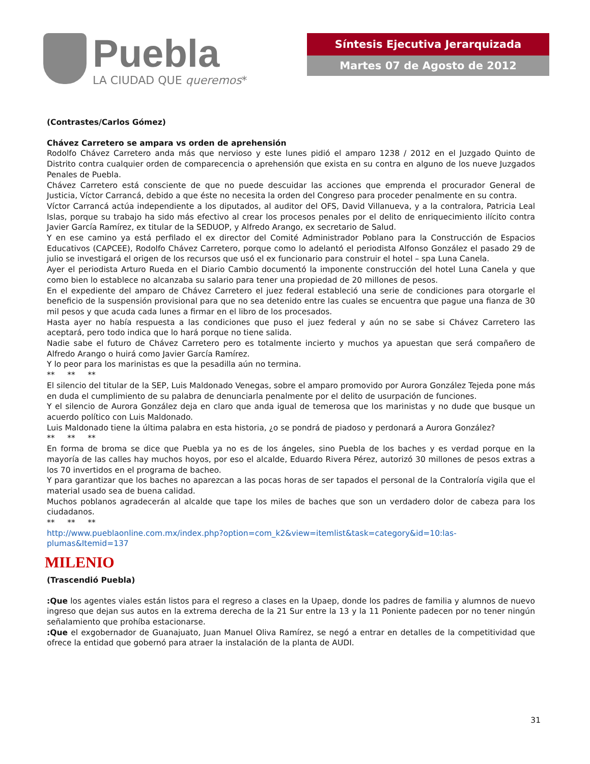Puebla
LA CIUDAD QUE queremos*
Síntesis Ejecutiva Jerarquizada
Martes 07 de Agosto de 2012
(Contrastes/Carlos Gómez)
Chávez Carretero se ampara vs orden de aprehensión
Rodolfo Chávez Carretero anda más que nervioso y este lunes pidió el amparo 1238 / 2012 en el Juzgado Quinto de Distrito contra cualquier orden de comparecencia o aprehensión que exista en su contra en alguno de los nueve Juzgados Penales de Puebla.
Chávez Carretero está consciente de que no puede descuidar las acciones que emprenda el procurador General de Justicia, Víctor Carrancá, debido a que éste no necesita la orden del Congreso para proceder penalmente en su contra.
Víctor Carrancá actúa independiente a los diputados, al auditor del OFS, David Villanueva, y a la contralora, Patricia Leal Islas, porque su trabajo ha sido más efectivo al crear los procesos penales por el delito de enriquecimiento ilícito contra Javier García Ramírez, ex titular de la SEDUOP, y Alfredo Arango, ex secretario de Salud.
Y en ese camino ya está perfilado el ex director del Comité Administrador Poblano para la Construcción de Espacios Educativos (CAPCEE), Rodolfo Chávez Carretero, porque como lo adelantó el periodista Alfonso González el pasado 29 de julio se investigará el origen de los recursos que usó el ex funcionario para construir el hotel – spa Luna Canela.
Ayer el periodista Arturo Rueda en el Diario Cambio documentó la imponente construcción del hotel Luna Canela y que como bien lo establece no alcanzaba su salario para tener una propiedad de 20 millones de pesos.
En el expediente del amparo de Chávez Carretero el juez federal estableció una serie de condiciones para otorgarle el beneficio de la suspensión provisional para que no sea detenido entre las cuales se encuentra que pague una fianza de 30 mil pesos y que acuda cada lunes a firmar en el libro de los procesados.
Hasta ayer no había respuesta a las condiciones que puso el juez federal y aún no se sabe si Chávez Carretero las aceptará, pero todo indica que lo hará porque no tiene salida.
Nadie sabe el futuro de Chávez Carretero pero es totalmente incierto y muchos ya apuestan que será compañero de Alfredo Arango o huirá como Javier García Ramírez.
Y lo peor para los marinistas es que la pesadilla aún no termina.
** ** **
El silencio del titular de la SEP, Luis Maldonado Venegas, sobre el amparo promovido por Aurora González Tejeda pone más en duda el cumplimiento de su palabra de denunciarla penalmente por el delito de usurpación de funciones.
Y el silencio de Aurora González deja en claro que anda igual de temerosa que los marinistas y no dude que busque un acuerdo político con Luis Maldonado.
Luis Maldonado tiene la última palabra en esta historia, ¿o se pondrá de piadoso y perdonará a Aurora González?
** ** **
En forma de broma se dice que Puebla ya no es de los ángeles, sino Puebla de los baches y es verdad porque en la mayoría de las calles hay muchos hoyos, por eso el alcalde, Eduardo Rivera Pérez, autorizó 30 millones de pesos extras a los 70 invertidos en el programa de bacheo.
Y para garantizar que los baches no aparezcan a las pocas horas de ser tapados el personal de la Contraloría vigila que el material usado sea de buena calidad.
Muchos poblanos agradecerán al alcalde que tape los miles de baches que son un verdadero dolor de cabeza para los ciudadanos.
** ** **
http://www.pueblaonline.com.mx/index.php?option=com_k2&view=itemlist&task=category&id=10:las-plumas&Itemid=137
MILENIO
(Trascendió Puebla)
:Que los agentes viales están listos para el regreso a clases en la Upaep, donde los padres de familia y alumnos de nuevo ingreso que dejan sus autos en la extrema derecha de la 21 Sur entre la 13 y la 11 Poniente padecen por no tener ningún señalamiento que prohíba estacionarse.
:Que el exgobernador de Guanajuato, Juan Manuel Oliva Ramírez, se negó a entrar en detalles de la competitividad que ofrece la entidad que gobernó para atraer la instalación de la planta de AUDI.
31